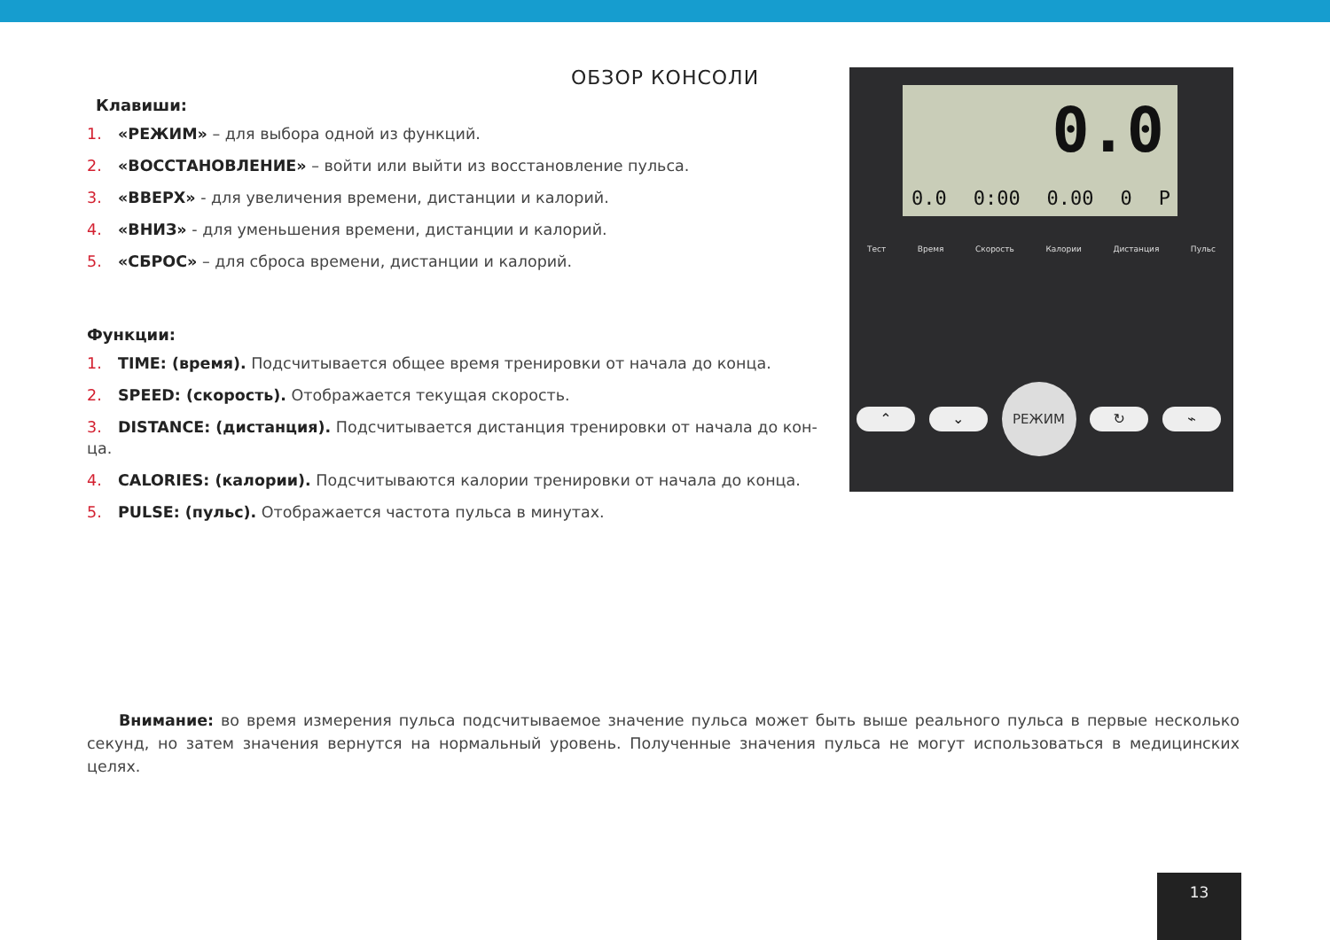ОБЗОР КОНСОЛИ
Клавиши:
1. «РЕЖИМ» – для выбора одной из функций.
2. «ВОССТАНОВЛЕНИЕ» – войти или выйти из восстановление пульса.
3. «ВВЕРХ» - для увеличения времени, дистанции и калорий.
4. «ВНИЗ» - для уменьшения времени, дистанции и калорий.
5. «СБРОС» – для сброса времени, дистанции и калорий.
Функции:
1. TIME: (время). Подсчитывается общее время тренировки от начала до конца.
2. SPEED: (скорость). Отображается текущая скорость.
3. DISTANCE: (дистанция). Подсчитывается дистанция тренировки от начала до кон-ца.
4. CALORIES: (калории). Подсчитываются калории тренировки от начала до конца.
5. PULSE: (пульс). Отображается частота пульса в минутах.
0.0
0.0 0:00 0.00 0 P
Тест Время Скорость Калории Дистанция Пульс
⌃ ⌄
РЕЖИМ
↻ ⌁
Внимание: во время измерения пульса подсчитываемое значение пульса может быть выше реального пульса в первые несколько секунд, но затем значения вернутся на нормальный уровень. Полученные значения пульса не могут использоваться в медицинских целях.
13